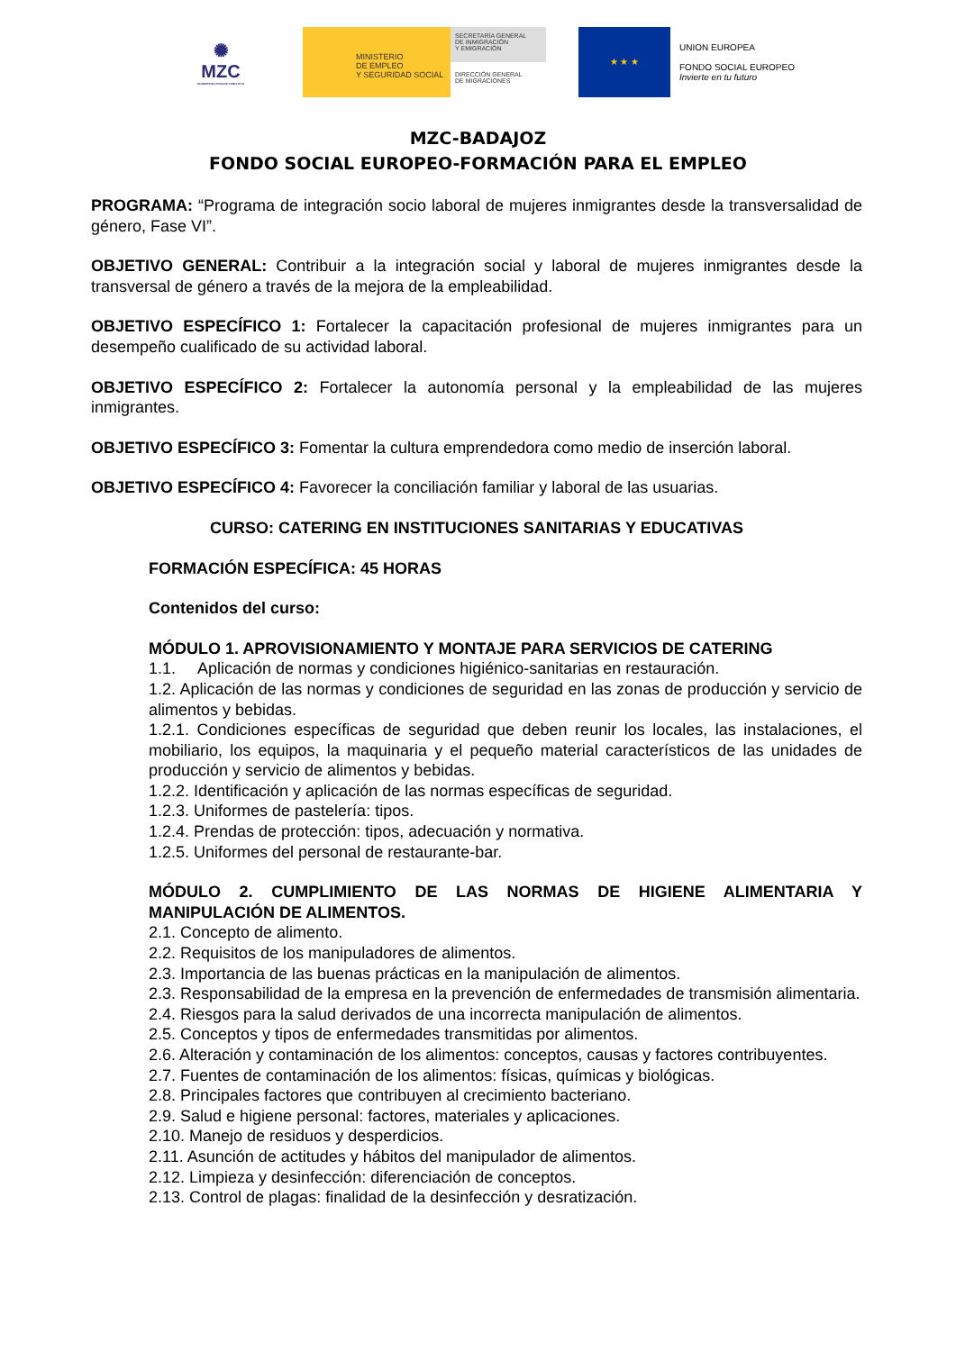✺
MZC
MUJERES EN ZONA DE CONFLICTO
MINISTERIO
DE EMPLEO
Y SEGURIDAD SOCIAL
SECRETARÍA GENERAL
DE INMIGRACIÓN
Y EMIGRACIÓN
DIRECCIÓN GENERAL
DE MIGRACIONES
★ ★ ★
UNION EUROPEA
FONDO SOCIAL EUROPEO
Invierte en tu futuro
MZC-BADAJOZ
FONDO SOCIAL EUROPEO-FORMACIÓN PARA EL EMPLEO
PROGRAMA: “Programa de integración socio laboral de mujeres inmigrantes desde la transversalidad de género, Fase VI”.
OBJETIVO GENERAL: Contribuir a la integración social y laboral de mujeres inmigrantes desde la transversal de género a través de la mejora de la empleabilidad.
OBJETIVO ESPECÍFICO 1: Fortalecer la capacitación profesional de mujeres inmigrantes para un desempeño cualificado de su actividad laboral.
OBJETIVO ESPECÍFICO 2: Fortalecer la autonomía personal y la empleabilidad de las mujeres inmigrantes.
OBJETIVO ESPECÍFICO 3: Fomentar la cultura emprendedora como medio de inserción laboral.
OBJETIVO ESPECÍFICO 4: Favorecer la conciliación familiar y laboral de las usuarias.
CURSO: CATERING EN INSTITUCIONES SANITARIAS Y EDUCATIVAS
FORMACIÓN ESPECÍFICA: 45 HORAS
Contenidos del curso:
MÓDULO 1. APROVISIONAMIENTO Y MONTAJE PARA SERVICIOS DE CATERING
1.1. Aplicación de normas y condiciones higiénico-sanitarias en restauración.
1.2. Aplicación de las normas y condiciones de seguridad en las zonas de producción y servicio de alimentos y bebidas.
1.2.1. Condiciones específicas de seguridad que deben reunir los locales, las instalaciones, el mobiliario, los equipos, la maquinaria y el pequeño material característicos de las unidades de producción y servicio de alimentos y bebidas.
1.2.2. Identificación y aplicación de las normas específicas de seguridad.
1.2.3. Uniformes de pastelería: tipos.
1.2.4. Prendas de protección: tipos, adecuación y normativa.
1.2.5. Uniformes del personal de restaurante-bar.
MÓDULO 2. CUMPLIMIENTO DE LAS NORMAS DE HIGIENE ALIMENTARIA Y MANIPULACIÓN DE ALIMENTOS.
2.1. Concepto de alimento.
2.2. Requisitos de los manipuladores de alimentos.
2.3. Importancia de las buenas prácticas en la manipulación de alimentos.
2.3. Responsabilidad de la empresa en la prevención de enfermedades de transmisión alimentaria.
2.4. Riesgos para la salud derivados de una incorrecta manipulación de alimentos.
2.5. Conceptos y tipos de enfermedades transmitidas por alimentos.
2.6. Alteración y contaminación de los alimentos: conceptos, causas y factores contribuyentes.
2.7. Fuentes de contaminación de los alimentos: físicas, químicas y biológicas.
2.8. Principales factores que contribuyen al crecimiento bacteriano.
2.9. Salud e higiene personal: factores, materiales y aplicaciones.
2.10. Manejo de residuos y desperdicios.
2.11. Asunción de actitudes y hábitos del manipulador de alimentos.
2.12. Limpieza y desinfección: diferenciación de conceptos.
2.13. Control de plagas: finalidad de la desinfección y desratización.